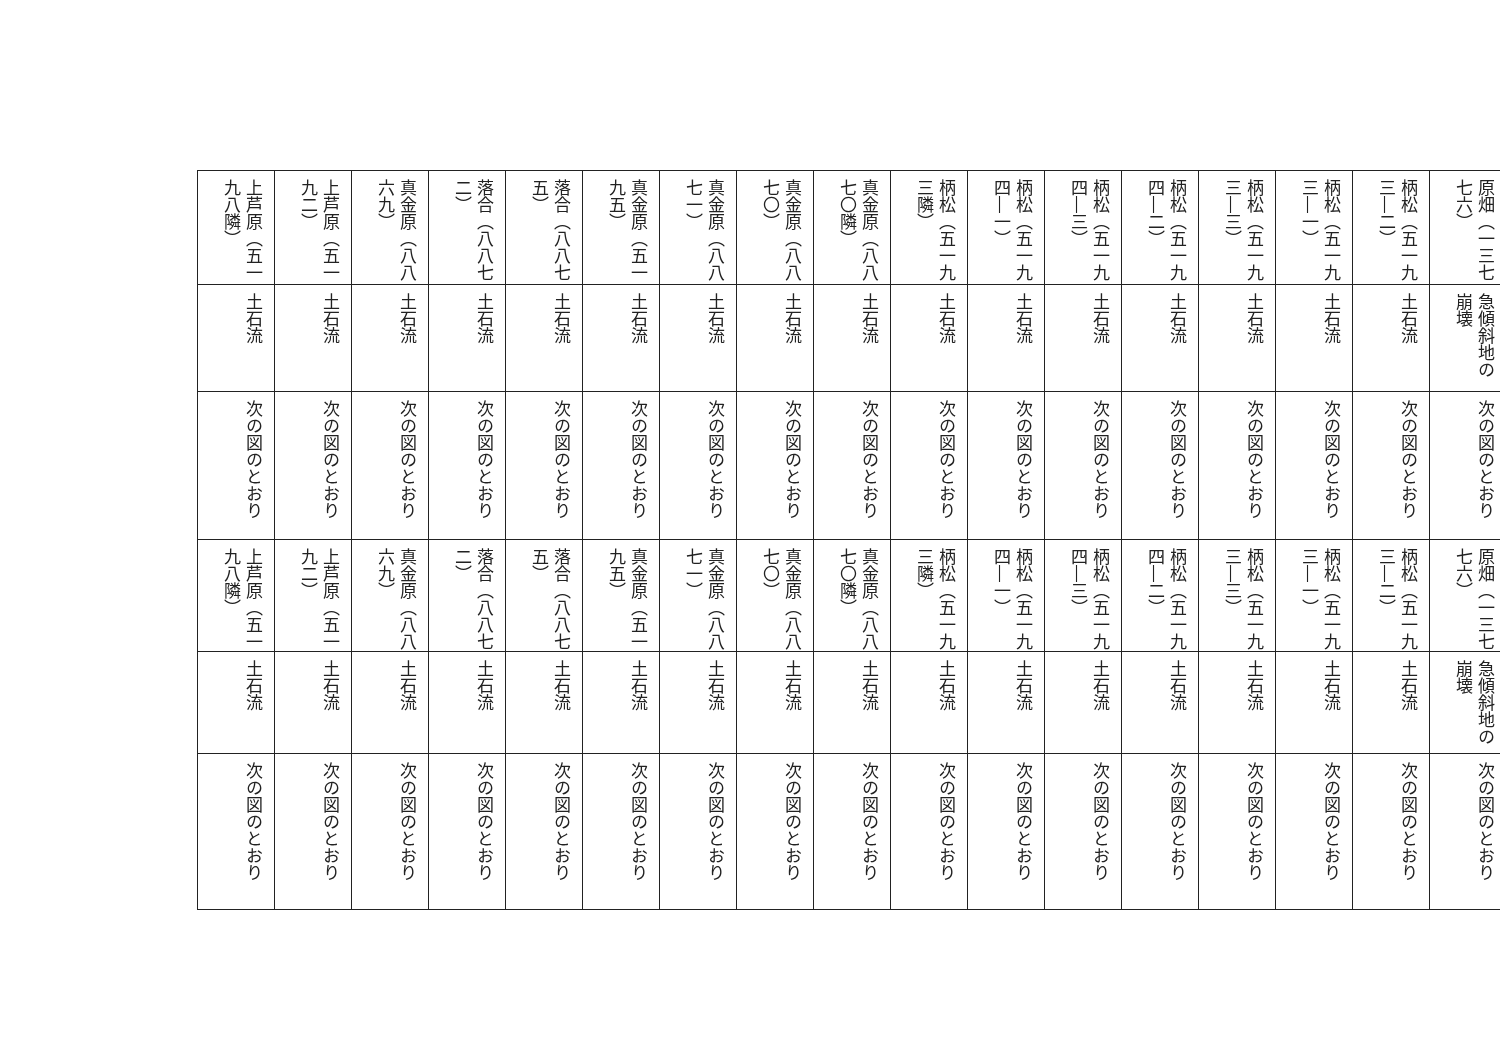| 原畑（一三七七六） | 急傾斜地の崩壊 | 次の図のとおり | 原畑（一三七七六） | 急傾斜地の崩壊 | 次の図のとおり |
| 柄松（五一九三―二） | 土石流 | 次の図のとおり | 柄松（五一九三―二） | 土石流 | 次の図のとおり |
| 柄松（五一九三―一） | 土石流 | 次の図のとおり | 柄松（五一九三―一） | 土石流 | 次の図のとおり |
| 柄松（五一九三―三） | 土石流 | 次の図のとおり | 柄松（五一九三―三） | 土石流 | 次の図のとおり |
| 柄松（五一九四―二） | 土石流 | 次の図のとおり | 柄松（五一九四―二） | 土石流 | 次の図のとおり |
| 柄松（五一九四―三） | 土石流 | 次の図のとおり | 柄松（五一九四―三） | 土石流 | 次の図のとおり |
| 柄松（五一九四―一） | 土石流 | 次の図のとおり | 柄松（五一九四―一） | 土石流 | 次の図のとおり |
| 柄松（五一九三隣） | 土石流 | 次の図のとおり | 柄松（五一九三隣） | 土石流 | 次の図のとおり |
| 真金原（八八七〇隣） | 土石流 | 次の図のとおり | 真金原（八八七〇隣） | 土石流 | 次の図のとおり |
| 真金原（八八七〇） | 土石流 | 次の図のとおり | 真金原（八八七〇） | 土石流 | 次の図のとおり |
| 真金原（八八七一） | 土石流 | 次の図のとおり | 真金原（八八七一） | 土石流 | 次の図のとおり |
| 真金原（五一九五） | 土石流 | 次の図のとおり | 真金原（五一九五） | 土石流 | 次の図のとおり |
| 落合（八八七五） | 土石流 | 次の図のとおり | 落合（八八七五） | 土石流 | 次の図のとおり |
| 落合（八八七二） | 土石流 | 次の図のとおり | 落合（八八七二） | 土石流 | 次の図のとおり |
| 真金原（八八六九） | 土石流 | 次の図のとおり | 真金原（八八六九） | 土石流 | 次の図のとおり |
| 上芦原（五一九二） | 土石流 | 次の図のとおり | 上芦原（五一九二） | 土石流 | 次の図のとおり |
| 上芦原（五一九八隣） | 土石流 | 次の図のとおり | 上芦原（五一九八隣） | 土石流 | 次の図のとおり |